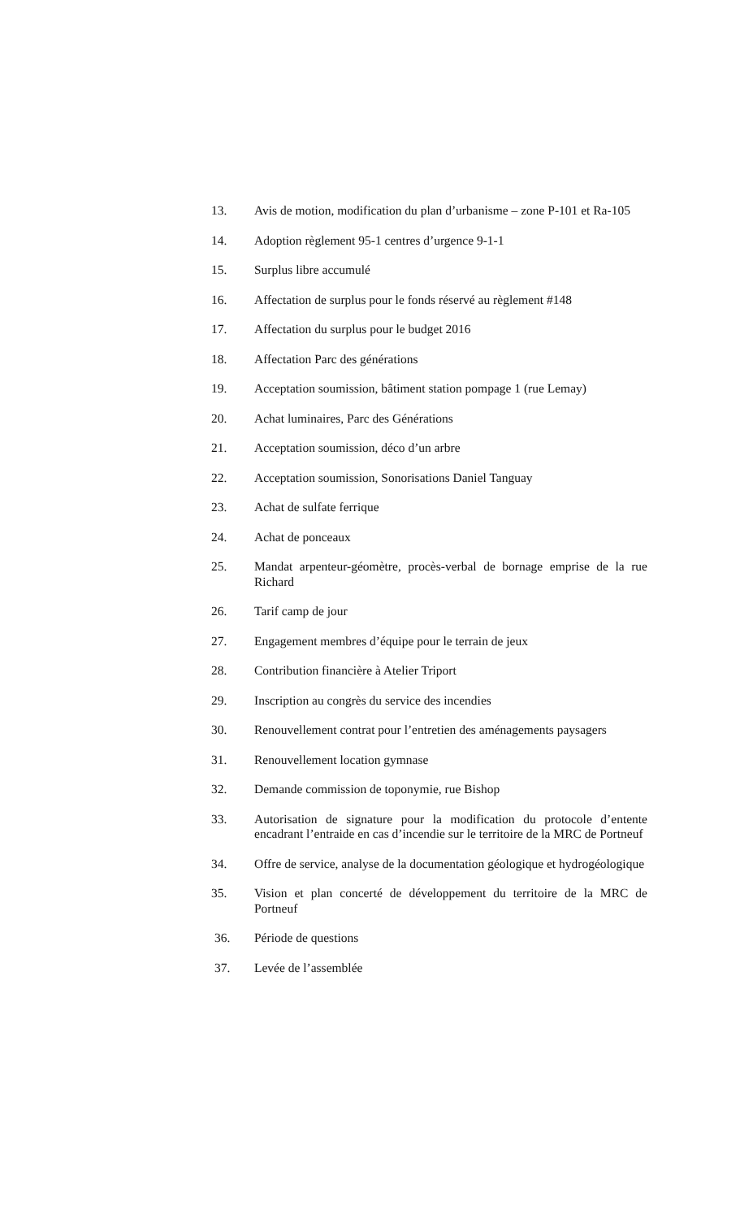13. Avis de motion, modification du plan d’urbanisme – zone P-101 et Ra-105
14. Adoption règlement 95-1 centres d’urgence 9-1-1
15. Surplus libre accumulé
16. Affectation de surplus pour le fonds réservé au règlement #148
17. Affectation du surplus pour le budget 2016
18. Affectation Parc des générations
19. Acceptation soumission, bâtiment station pompage 1 (rue Lemay)
20. Achat luminaires, Parc des Générations
21. Acceptation soumission, déco d’un arbre
22. Acceptation soumission, Sonorisations Daniel Tanguay
23. Achat de sulfate ferrique
24. Achat de ponceaux
25. Mandat arpenteur-géomètre, procès-verbal de bornage emprise de la rue Richard
26. Tarif camp de jour
27. Engagement membres d’équipe pour le terrain de jeux
28. Contribution financière à Atelier Triport
29. Inscription au congrès du service des incendies
30. Renouvellement contrat pour l’entretien des aménagements paysagers
31. Renouvellement location gymnase
32. Demande commission de toponymie, rue Bishop
33. Autorisation de signature pour la modification du protocole d’entente encadrant l’entraide en cas d’incendie sur le territoire de la MRC de Portneuf
34. Offre de service, analyse de la documentation géologique et hydrogéologique
35. Vision et plan concerté de développement du territoire de la MRC de Portneuf
36. Période de questions
37. Levée de l’assemblée